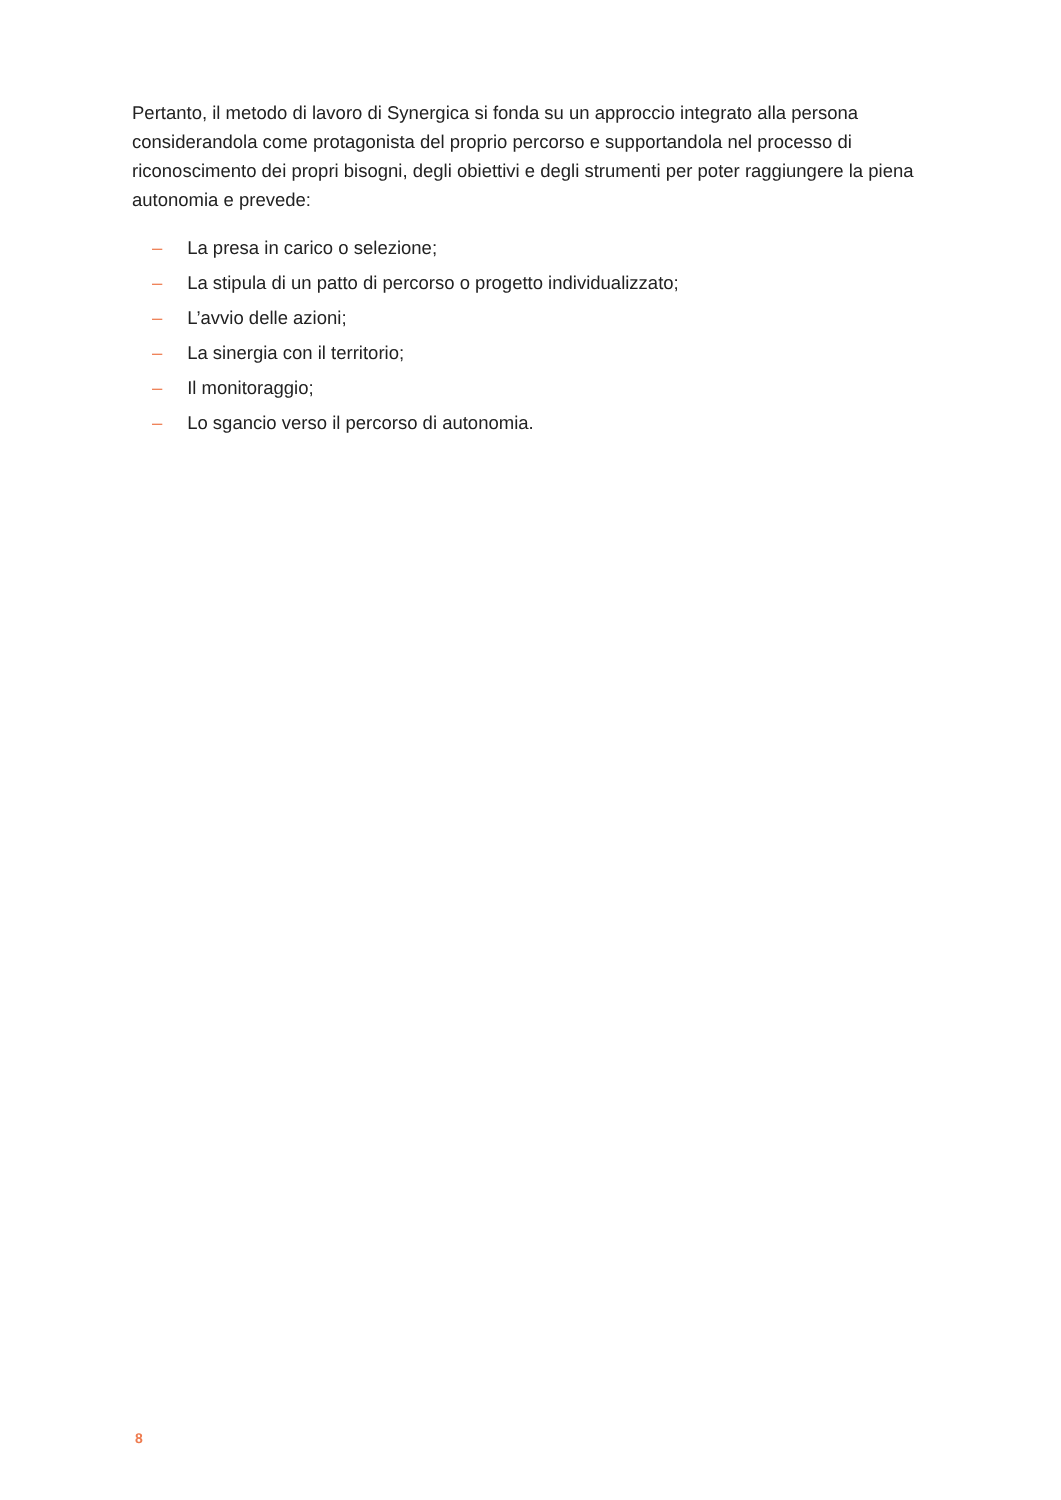Pertanto, il metodo di lavoro di Synergica si fonda su un approccio integrato alla persona considerandola come protagonista del proprio percorso e supportandola nel processo di riconoscimento dei propri bisogni, degli obiettivi e degli strumenti per poter raggiungere la piena autonomia e prevede:
– La presa in carico o selezione;
– La stipula di un patto di percorso o progetto individualizzato;
– L’avvio delle azioni;
– La sinergia con il territorio;
– Il monitoraggio;
– Lo sgancio verso il percorso di autonomia.
8